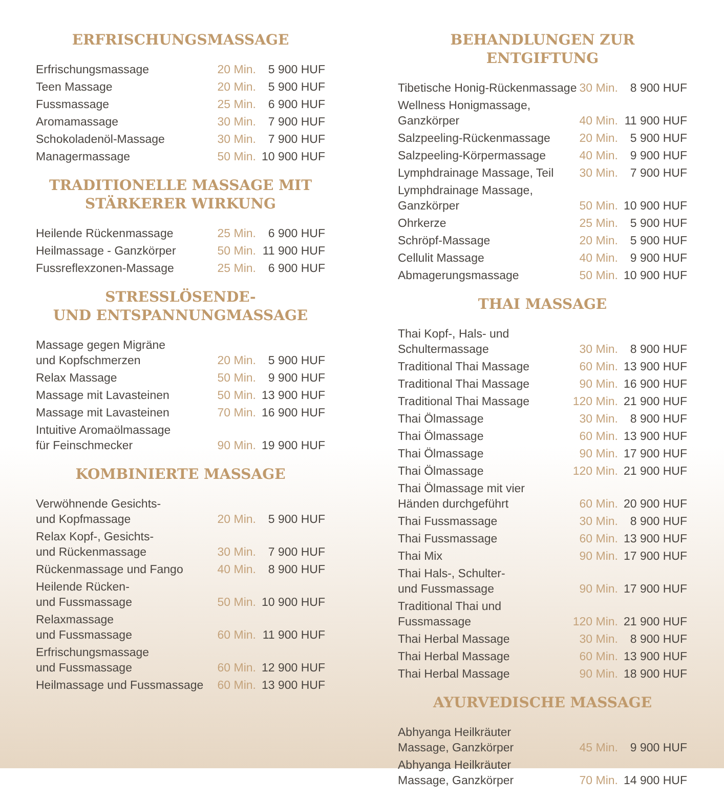ERFRISCHUNGSMASSAGE
| Erfrischungsmassage | 20 Min. | 5 900 HUF |
| Teen Massage | 20 Min. | 5 900 HUF |
| Fussmassage | 25 Min. | 6 900 HUF |
| Aromamassage | 30 Min. | 7 900 HUF |
| Schokoladenöl-Massage | 30 Min. | 7 900 HUF |
| Managermassage | 50 Min. | 10 900 HUF |
TRADITIONELLE MASSAGE MIT
STÄRKERER WIRKUNG
| Heilende Rückenmassage | 25 Min. | 6 900 HUF |
| Heilmassage - Ganzkörper | 50 Min. | 11 900 HUF |
| Fussreflexzonen-Massage | 25 Min. | 6 900 HUF |
STRESSLÖSENDE-
UND ENTSPANNUNGMASSAGE
| Massage gegen Migräne und Kopfschmerzen | 20 Min. | 5 900 HUF |
| Relax Massage | 50 Min. | 9 900 HUF |
| Massage mit Lavasteinen | 50 Min. | 13 900 HUF |
| Massage mit Lavasteinen | 70 Min. | 16 900 HUF |
| Intuitive Aromaölmassage für Feinschmecker | 90 Min. | 19 900 HUF |
KOMBINIERTE MASSAGE
| Verwöhnende Gesichts- und Kopfmassage | 20 Min. | 5 900 HUF |
| Relax Kopf-, Gesichts- und Rückenmassage | 30 Min. | 7 900 HUF |
| Rückenmassage und Fango | 40 Min. | 8 900 HUF |
| Heilende Rücken- und Fussmassage | 50 Min. | 10 900 HUF |
| Relaxmassage und Fussmassage | 60 Min. | 11 900 HUF |
| Erfrischungsmassage und Fussmassage | 60 Min. | 12 900 HUF |
| Heilmassage und Fussmassage | 60 Min. | 13 900 HUF |
BEHANDLUNGEN ZUR ENTGIFTUNG
| Tibetische Honig-Rückenmassage | 30 Min. | 8 900 HUF |
| Wellness Honigmassage, Ganzkörper | 40 Min. | 11 900 HUF |
| Salzpeeling-Rückenmassage | 20 Min. | 5 900 HUF |
| Salzpeeling-Körpermassage | 40 Min. | 9 900 HUF |
| Lymphdrainage Massage, Teil | 30 Min. | 7 900 HUF |
| Lymphdrainage Massage, Ganzkörper | 50 Min. | 10 900 HUF |
| Ohrkerze | 25 Min. | 5 900 HUF |
| Schröpf-Massage | 20 Min. | 5 900 HUF |
| Cellulit Massage | 40 Min. | 9 900 HUF |
| Abmagerungsmassage | 50 Min. | 10 900 HUF |
THAI MASSAGE
| Thai Kopf-, Hals- und Schultermassage | 30 Min. | 8 900 HUF |
| Traditional Thai Massage | 60 Min. | 13 900 HUF |
| Traditional Thai Massage | 90 Min. | 16 900 HUF |
| Traditional Thai Massage | 120 Min. | 21 900 HUF |
| Thai Ölmassage | 30 Min. | 8 900 HUF |
| Thai Ölmassage | 60 Min. | 13 900 HUF |
| Thai Ölmassage | 90 Min. | 17 900 HUF |
| Thai Ölmassage | 120 Min. | 21 900 HUF |
| Thai Ölmassage mit vier Händen durchgeführt | 60 Min. | 20 900 HUF |
| Thai Fussmassage | 30 Min. | 8 900 HUF |
| Thai Fussmassage | 60 Min. | 13 900 HUF |
| Thai Mix | 90 Min. | 17 900 HUF |
| Thai Hals-, Schulter- und Fussmassage | 90 Min. | 17 900 HUF |
| Traditional Thai und Fussmassage | 120 Min. | 21 900 HUF |
| Thai Herbal Massage | 30 Min. | 8 900 HUF |
| Thai Herbal Massage | 60 Min. | 13 900 HUF |
| Thai Herbal Massage | 90 Min. | 18 900 HUF |
AYURVEDISCHE MASSAGE
| Abhyanga Heilkräuter Massage, Ganzkörper | 45 Min. | 9 900 HUF |
| Abhyanga Heilkräuter Massage, Ganzkörper | 70 Min. | 14 900 HUF |